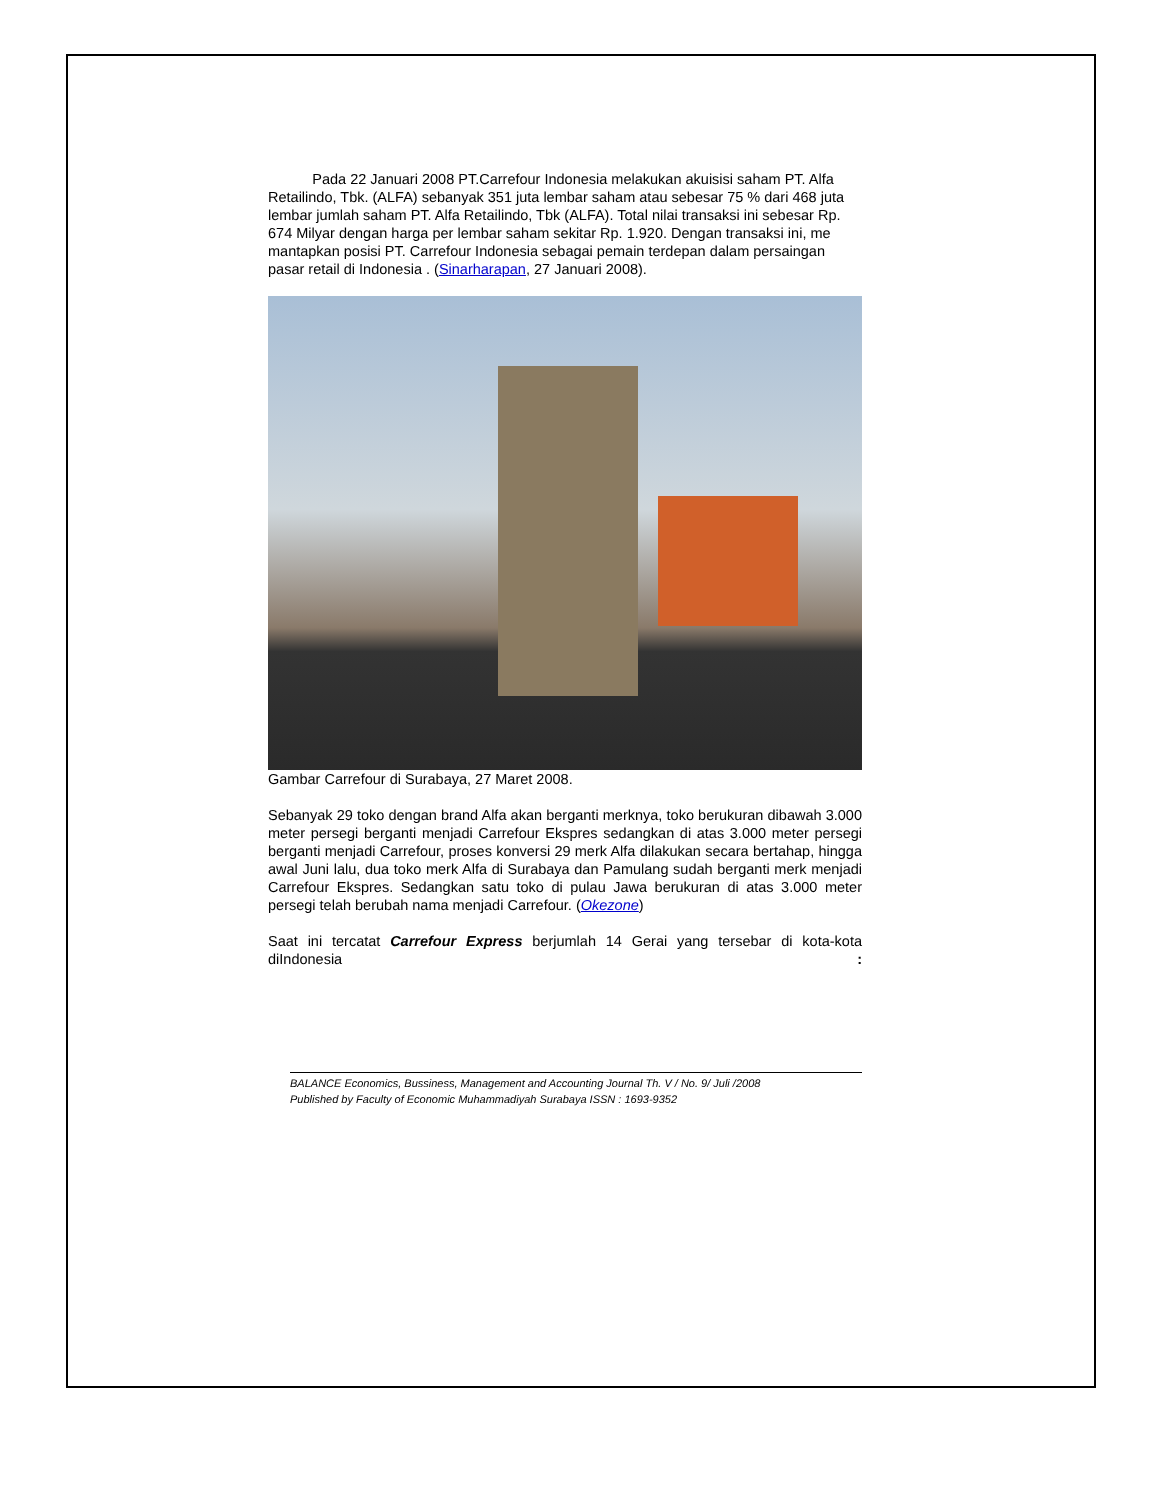Pada 22 Januari 2008 PT.Carrefour Indonesia melakukan akuisisi saham PT. Alfa Retailindo, Tbk. (ALFA) sebanyak 351 juta lembar saham atau sebesar 75 % dari 468 juta lembar jumlah saham PT. Alfa Retailindo, Tbk (ALFA). Total nilai transaksi ini sebesar Rp. 674 Milyar dengan harga per lembar saham sekitar Rp. 1.920. Dengan transaksi ini, me mantapkan posisi PT. Carrefour Indonesia sebagai pemain terdepan dalam persaingan pasar retail di Indonesia . (Sinarharapan, 27 Januari 2008).
Gambar Carrefour di Surabaya, 27 Maret 2008.
Sebanyak 29 toko dengan brand Alfa akan berganti merknya, toko berukuran dibawah 3.000 meter persegi berganti menjadi Carrefour Ekspres sedangkan di atas 3.000 meter persegi berganti menjadi Carrefour, proses konversi 29 merk Alfa dilakukan secara bertahap, hingga awal Juni lalu, dua toko merk Alfa di Surabaya dan Pamulang sudah berganti merk menjadi Carrefour Ekspres. Sedangkan satu toko di pulau Jawa berukuran di atas 3.000 meter persegi telah berubah nama menjadi Carrefour. (Okezone)
Saat ini tercatat Carrefour Express berjumlah 14 Gerai yang tersebar di kota-kota diIndonesia :
BALANCE Economics, Bussiness, Management and Accounting Journal Th. V / No. 9/ Juli /2008
Published by Faculty of Economic Muhammadiyah Surabaya ISSN : 1693-9352